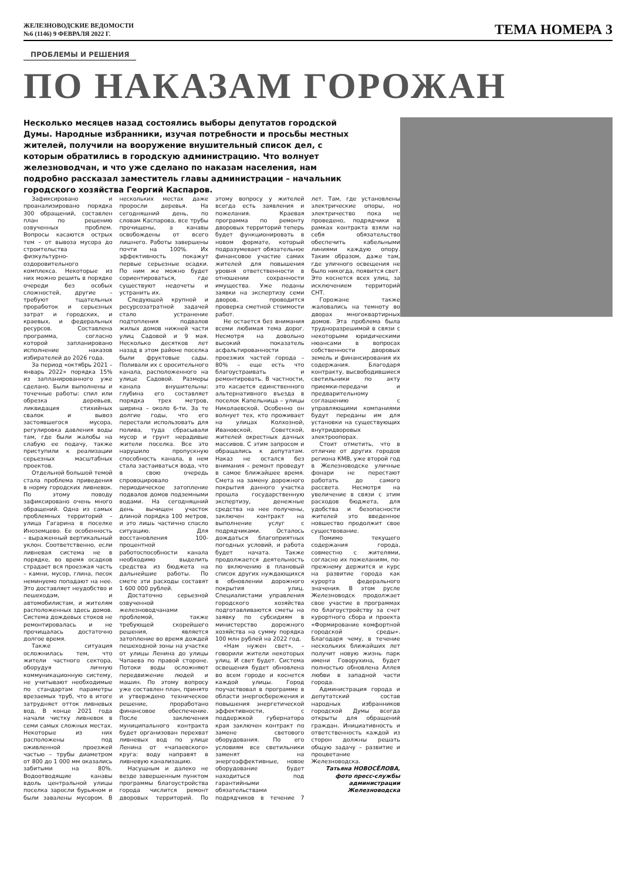ЖЕЛЕЗНОВОДСКИЕ ВЕДОМОСТИ
№6 (1146) 9 ФЕВРАЛЯ 2022 Г.
ТЕМА НОМЕРА 3
ПРОБЛЕМЫ И РЕШЕНИЯ
ПО НАКАЗАМ ГОРОЖАН
Несколько месяцев назад состоялись выборы депутатов городской Думы. Народные избранники, изучая потребности и просьбы местных жителей, получили на вооружение внушительный список дел, с которым обратились в городскую администрацию. Что волнует железноводчан, и что уже сделано по наказам населения, нам подробно рассказал заместитель главы администрации – начальник городского хозяйства Георгий Каспаров.
Зафиксировано и проанализировано порядка 300 обращений, составлен план по решению озвученных проблем. Вопросы касаются острых тем – от вывоза мусора до строительства физкультурно-оздоровительного комплекса. Некоторые из них можно решить в порядке очереди без особых сложностей, другие – требуют тщательных проработок и серьезных затрат и городских, и краевых, и федеральных ресурсов. Составлена программа, согласно которой запланировано исполнение наказов избирателей до 2026 года.
За период «октябрь 2021 – январь 2022» порядка 15% из запланированного уже сделано. Были выполнены и точечные работы: спил или обрезка деревьев, ликвидация стихийных свалок и вывоз застоявшегося мусора, регулировка давления воды там, где были жалобы на слабую ее подачу, также приступили к реализации серьезных масштабных проектов.
Отдельной большой темой стала проблема приведения в норму городских ливневок. По этому поводу зафиксировано очень много обращений. Одна из самых проблемных территорий – улица Гагарина в поселке Иноземцево. Ее особенность – выраженный вертикальный уклон. Соответственно, если ливневая система не в порядке, во время осадков страдает вся проезжая часть – камни, мусор, глина, песок неминуемо попадают на нее. Это доставляет неудобство и пешеходам, и автомобилистам, и жителям расположенных здесь домов. Система дождевых стоков не ремонтировалась и не прочищалась достаточно долгое время.
Также ситуация осложнилась тем, что жители частного сектора, оборудуя личную коммуникационную систему, не учитывают необходимые по стандартам параметры врезаемых труб, что в итоге затрудняет отток ливневых вод. В конце 2021 года начали чистку ливневок в семи самых сложных местах. Некоторые из них расположены под оживленной проезжей частью – трубы диаметром от 800 до 1 000 мм оказались забитыми на 80%. Водоотводящие канавы вдоль центральной улицы поселка заросли бурьяном и были завалены мусором. В нескольких местах даже проросли деревья. На сегодняшний день, по словам Каспарова, все трубы прочищены, а канавы освобождены от всего лишнего. Работы завершены почти на 100%. Их эффективность покажут первые серьезные осадки. По ним же можно будет сориентироваться, где существуют недочеты и устранить их.
Следующей крупной и ресурсозатратной задачей стало устранение подтопления подвалов жилых домов нижней части улиц Садовой и 9 мая. Несколько десятков лет назад в этом районе поселка были фруктовые сады. Поливали их с оросительного канала, расположенного на улице Садовой. Размеры канала внушительны: глубина его составляет порядка трех метров, ширина – около 6-ти. За те долгие годы, что его перестали использовать для полива, туда сбрасывали мусор и грунт нерадивые жители поселка. Все это нарушило пропускную способность канала, в нем стала застаиваться вода, что в свою очередь спровоцировало периодическое затопление подвалов домов подземными водами. На сегодняшний день вычищен участок длиной порядка 100 метров, и это лишь частично спасло ситуацию. Для восстановления 100-процентной работоспособности канала необходимо выделить средства из бюджета на дальнейшие работы. По смете эти расходы составят 1 600 000 рублей.
Достаточно серьезной озвученной железноводчанами проблемой, также требующей скорейшего решения, является затопление во время дождей пешеходной зоны на участке от улицы Ленина до улицы Чапаева по правой стороне. Потоки воды осложняют передвижение людей и машин. По этому вопросу уже составлен план, принято и утверждено техническое решение, проработано финансовое обеспечение. После заключения муниципального контракта будет организован перехват ливневых вод по улице Ленина от «чапаевского» круга: воду направят в ливневую канализацию.
Насущным и далеко не везде завершенным пунктом программы благоустройства города числится ремонт дворовых территорий. По этому вопросу у жителей всегда есть заявления и пожелания. Краевая программа по ремонту дворовых территорий теперь будет функционировать в новом формате, который подразумевает обязательное финансовое участие самих жителей для повышения уровня ответственности в отношении сохранности имущества. Уже поданы заявки на экспертизу семи дворов, проводится проверка сметной стоимости работ.
Не остается без внимания всеми любимая тема дорог. Несмотря на довольно высокий показатель асфальтированности проезжих частей города – 80% – еще есть что благоустраивать и ремонтировать. В частности, это касается единственного альтернативного въезда в поселок Капельница – улицы Николаевской. Особенно он волнует тех, кто проживает на улицах Колхозной, Ивановской, Советской, жителей окрестных дачных массивов. С этим запросом и обращались к депутатам. Наказ не остался без внимания – ремонт проведут в самое ближайшее время. Смета на замену дорожного покрытия данного участка прошла государственную экспертизу, денежные средства на нее получены, заключен контракт на выполнение услуг с подрядчиками. Осталось дождаться благоприятных погодных условий, и работа будет начата. Также продолжается деятельность по включению в плановый список других нуждающихся в обновлении дорожного покрытия улиц. Специалистами управления городского хозяйства подготавливаются сметы на заявку по субсидиям в министерство дорожного хозяйства на сумму порядка 100 млн рублей на 2022 год.
«Нам нужен свет», – говорили жители некоторых улиц. И свет будет. Система освещения будет обновлена во всем городе и коснется каждой улицы. Город поучаствовал в программе в области энергосбережения и повышения энергетической эффективности, с поддержкой губернатора края заключен контракт по замене светового оборудования. По его условиям все светильники заменят на энергоэффективные, новое оборудование будет находиться под гарантийными обязательствами подрядчиков в течение 7 лет. Там, где установлены электрические опоры, но электричество пока не проведено, подрядчики в рамках контракта взяли на себя обязательство обеспечить кабельными линиями каждую опору. Таким образом, даже там, где уличного освещения не было никогда, появится свет. Это коснется всех улиц, за исключением территорий СНТ.
Горожане также жаловались на темноту во дворах многоквартирных домов. Эта проблема была трудноразрешимой в связи с некоторыми юридическими нюансами в вопросах собственности дворовых земель и финансирования их содержания. Благодаря контракту, высвободившиеся светильники по акту приемки-передачи и предварительному соглашению с управляющими компаниями будут переданы им для установки на существующих внутридворовых электроопорах.
Стоит отметить, что в отличие от других городов региона КМВ, уже второй год в Железноводске уличные фонари не перестают работать до самого рассвета. Несмотря на увеличение в связи с этим расходов бюджета, для удобства и безопасности жителей это введенное новшество продолжит свое существование.
Помимо текущего содержания города, совместно с жителями, согласно их пожеланиям, по-прежнему держится и курс на развитие города как курорта федерального значения. В этом русле Железноводск продолжает свое участие в программах по благоустройству за счет курортного сбора и проекта «Формирование комфортной городской среды». Благодаря чему, в течение нескольких ближайших лет получит новую жизнь парк имени Говорухина, будет полностью обновлена Аллея любви в западной части города.
Администрация города и депутатский состав народных избранников городской Думы всегда открыты для обращений граждан. Инициативность и ответственность каждой из сторон должны решать общую задачу – развитие и процветание Железноводска.
Татьяна НОВОСЁЛОВА,
фото пресс-службы
администрации Железноводска